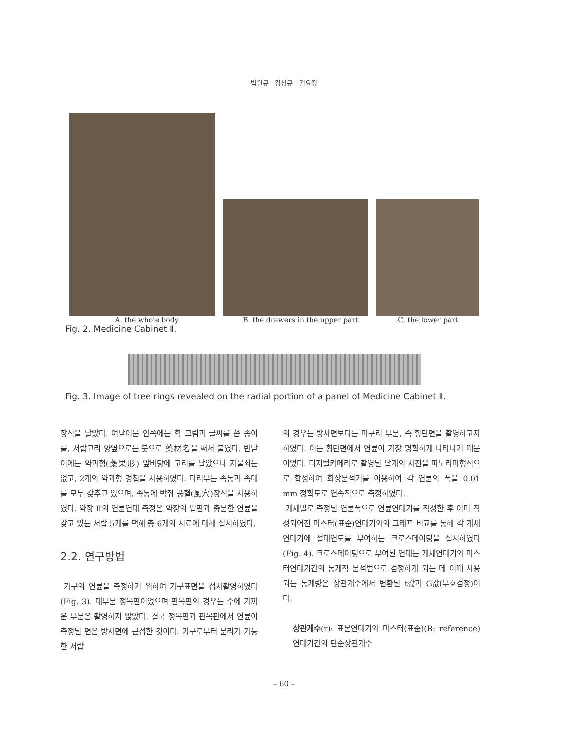박원규 · 김상규 · 김요정
A. the whole body B. the drawers in the upper part C. the lower part
Fig. 2. Medicine Cabinet Ⅱ.
Fig. 3. Image of tree rings revealed on the radial portion of a panel of Medicine Cabinet Ⅱ.
장식을 달았다. 여닫이문 안쪽에는 학 그림과 글씨를 쓴 종이를, 서랍고리 양옆으로는 붓으로 藥材名을 써서 붙였다. 반닫이에는 약과형(藥果形) 앞바탕에 고리를 달았으나 자물쇠는 없고, 2개의 약과형 경첩을 사용하였다. 다리부는 족통과 족대를 모두 갖추고 있으며, 족통에 박쥐 풍혈(風穴)장식을 사용하였다. 약장 Ⅱ의 연륜연대 측정은 약장의 밑판과 충분한 연륜을 갖고 있는 서랍 5개를 택해 총 6개의 시료에 대해 실시하였다.
2.2. 연구방법
가구의 연륜을 측정하기 위하여 가구표면을 접사촬영하였다(Fig. 3). 대부분 정목판이었으며 판목판의 경우는 수에 가까운 부분은 촬영하지 않았다. 결국 정목판과 판목판에서 연륜이 측정된 면은 방사면에 근접한 것이다. 가구로부터 분리가 가능한 서랍
의 경우는 방사면보다는 마구리 부분, 즉 횡단면을 촬영하고자 하였다. 이는 횡단면에서 연륜이 가장 명확하게 나타나기 때문이었다. 디지털카메라로 촬영된 낱개의 사진을 파노라마형식으로 합성하여 화상분석기를 이용하여 각 연륜의 폭을 0.01 mm 정확도로 연속적으로 측정하였다.
개체별로 측정된 연륜폭으로 연륜연대기를 작성한 후 이미 작성되어진 마스터(표준)연대기와의 그래프 비교를 통해 각 개체연대기에 절대연도를 부여하는 크로스데이팅을 실시하였다(Fig. 4). 크로스데이팅으로 부여된 연대는 개체연대기와 마스터연대기간의 통계적 분석법으로 검정하게 되는 데 이때 사용되는 통계량은 상관계수에서 변환된 t값과 G값(부호검정)이다.
상관계수(r): 표본연대기와 마스터(표준)(R: reference) 연대기간의 단순상관계수
– 60 –